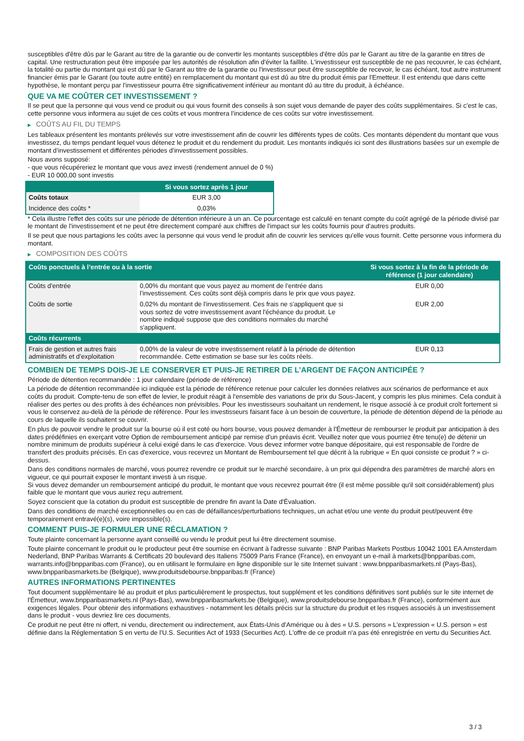susceptibles d'être dûs par le Garant au titre de la garantie ou de convertir les montants susceptibles d'être dûs par le Garant au titre de la garantie en titres de capital. Une restructuration peut être imposée par les autorités de résolution afin d'éviter la faillite. L'investisseur est susceptible de ne pas recouvrer, le cas échéant, la totalité ou partie du montant qui est dû par le Garant au titre de la garantie ou l'investisseur peut être susceptible de recevoir, le cas échéant, tout autre instrument financier émis par le Garant (ou toute autre entité) en remplacement du montant qui est dû au titre du produit émis par l'Emetteur. Il est entendu que dans cette hypothèse, le montant perçu par l'investisseur pourra être significativement inférieur au montant dû au titre du produit, à échéance.
QUE VA ME COÛTER CET INVESTISSEMENT ?
Il se peut que la personne qui vous vend ce produit ou qui vous fournit des conseils à son sujet vous demande de payer des coûts supplémentaires. Si c’est le cas, cette personne vous informera au sujet de ces coûts et vous montrera l’incidence de ces coûts sur votre investissement.
▶ COÛTS AU FIL DU TEMPS
Les tableaux présentent les montants prélevés sur votre investissement afin de couvrir les différents types de coûts. Ces montants dépendent du montant que vous investissez, du temps pendant lequel vous détenez le produit et du rendement du produit. Les montants indiqués ici sont des illustrations basées sur un exemple de montant d’investissement et différentes périodes d’investissement possibles.
Nous avons supposé:
- que vous récupéreriez le montant que vous avez investi (rendement annuel de 0 %)
- EUR 10 000,00 sont investis
| | Si vous sortez après 1 jour |
| --- | --- |
| Coûts totaux | EUR 3,00 |
| Incidence des coûts * | 0,03% |
* Cela illustre l'effet des coûts sur une période de détention inférieure à un an. Ce pourcentage est calculé en tenant compte du coût agrégé de la période divisé par le montant de l'investissement et ne peut être directement comparé aux chiffres de l'impact sur les coûts fournis pour d'autres produits.
Il se peut que nous partagions les coûts avec la personne qui vous vend le produit afin de couvrir les services qu’elle vous fournit. Cette personne vous informera du montant.
▶ COMPOSITION DES COÛTS
| Coûts ponctuels à l’entrée ou à la sortie | | Si vous sortez à la fin de la période de référence (1 jour calendaire) |
| --- | --- | --- |
| Coûts d'entrée | 0,00% du montant que vous payez au moment de l’entrée dans l’investissement. Ces coûts sont déjà compris dans le prix que vous payez. | EUR 0,00 |
| Coûts de sortie | 0,02% du montant de l'investissement. Ces frais ne s'appliquent que si vous sortez de votre investissement avant l'échéance du produit. Le nombre indiqué suppose que des conditions normales du marché s'appliquent. | EUR 2,00 |
| Coûts récurrents | | |
| Frais de gestion et autres frais administratifs et d’exploitation | 0,00% de la valeur de votre investissement relatif à la période de détention recommandée. Cette estimation se base sur les coûts réels. | EUR 0,13 |
COMBIEN DE TEMPS DOIS-JE LE CONSERVER ET PUIS-JE RETIRER DE L’ARGENT DE FAÇON ANTICIPÉE ?
Période de détention recommandée : 1 jour calendaire (période de référence)
La période de détention recommandée ici indiquée est la période de référence retenue pour calculer les données relatives aux scénarios de performance et aux coûts du produit. Compte-tenu de son effet de levier, le produit réagit à l’ensemble des variations de prix du Sous-Jacent, y compris les plus minimes. Cela conduit à réaliser des pertes ou des profits à des échéances non prévisibles. Pour les investisseurs souhaitant un rendement, le risque associé à ce produit croît fortement si vous le conservez au-delà de la période de référence. Pour les investisseurs faisant face à un besoin de couverture, la période de détention dépend de la période au cours de laquelle ils souhaitent se couvrir.
En plus de pouvoir vendre le produit sur la bourse où il est coté ou hors bourse, vous pouvez demander à l'Émetteur de rembourser le produit par anticipation à des dates prédéfinies en exerçant votre Option de remboursement anticipé par remise d'un préavis écrit. Veuillez noter que vous pourriez être tenu(e) de détenir un nombre minimum de produits supérieur à celui exigé dans le cas d'exercice. Vous devez informer votre banque dépositaire, qui est responsable de l'ordre de transfert des produits précisés. En cas d'exercice, vous recevrez un Montant de Remboursement tel que décrit à la rubrique « En quoi consiste ce produit ? » ci-dessus.
Dans des conditions normales de marché, vous pourrez revendre ce produit sur le marché secondaire, à un prix qui dépendra des paramètres de marché alors en vigueur, ce qui pourrait exposer le montant investi à un risque.
Si vous devez demander un remboursement anticipé du produit, le montant que vous recevrez pourrait être (il est même possible qu'il soit considérablement) plus faible que le montant que vous auriez reçu autrement.
Soyez conscient que la cotation du produit est susceptible de prendre fin avant la Date d'Évaluation.
Dans des conditions de marché exceptionnelles ou en cas de défaillances/perturbations techniques, un achat et/ou une vente du produit peut/peuvent être temporairement entravé(e)(s), voire impossible(s).
COMMENT PUIS-JE FORMULER UNE RÉCLAMATION ?
Toute plainte concernant la personne ayant conseillé ou vendu le produit peut lui être directement soumise.
Toute plainte concernant le produit ou le producteur peut être soumise en écrivant à l'adresse suivante : BNP Paribas Markets Postbus 10042 1001 EA Amsterdam Nederland, BNP Paribas Warrants & Certificats 20 boulevard des Italiens 75009 Paris France (France), en envoyant un e-mail à markets@bnpparibas.com, warrants.info@bnpparibas.com (France), ou en utilisant le formulaire en ligne disponible sur le site Internet suivant : www.bnpparibasmarkets.nl (Pays-Bas), www.bnpparibasmarkets.be (Belgique), www.produitsdebourse.bnpparibas.fr (France)
AUTRES INFORMATIONS PERTINENTES
Tout document supplémentaire lié au produit et plus particulièrement le prospectus, tout supplément et les conditions définitives sont publiés sur le site internet de l'Émetteur, www.bnpparibasmarkets.nl (Pays-Bas), www.bnpparibasmarkets.be (Belgique), www.produitsdebourse.bnpparibas.fr (France), conformément aux exigences légales. Pour obtenir des informations exhaustives - notamment les détails précis sur la structure du produit et les risques associés à un investissement dans le produit - vous devriez lire ces documents.
Ce produit ne peut être ni offert, ni vendu, directement ou indirectement, aux États-Unis d'Amérique ou à des « U.S. persons » L'expression « U.S. person » est définie dans la Réglementation S en vertu de l'U.S. Securities Act of 1933 (Securities Act). L'offre de ce produit n'a pas été enregistrée en vertu du Securities Act.
3 / 3